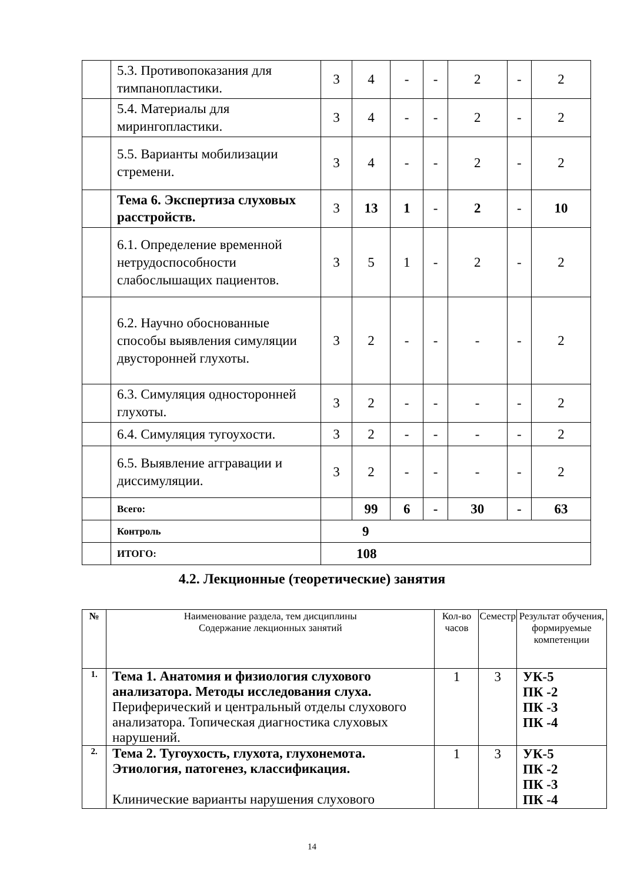| | 5.3. Противопоказания для тимпанопластики. | 3 | 4 | - | - | 2 | - | 2 |
| | 5.4. Материалы для мирингопластики. | 3 | 4 | - | - | 2 | - | 2 |
| | 5.5. Варианты мобилизации стремени. | 3 | 4 | - | - | 2 | - | 2 |
| | Тема 6. Экспертиза слуховых расстройств. | 3 | 13 | 1 | - | 2 | - | 10 |
| | 6.1. Определение временной нетрудоспособности слабослышащих пациентов. | 3 | 5 | 1 | - | 2 | - | 2 |
| | 6.2. Научно обоснованные способы выявления симуляции двусторонней глухоты. | 3 | 2 | - | - | - | - | 2 |
| | 6.3. Симуляция односторонней глухоты. | 3 | 2 | - | - | - | - | 2 |
| | 6.4. Симуляция тугоухости. | 3 | 2 | - | - | - | - | 2 |
| | 6.5. Выявление аггравации и диссимуляции. | 3 | 2 | - | - | - | - | 2 |
| | Всего: | | 99 | 6 | - | 30 | - | 63 |
| | Контроль | 9 | | | | | | |
| | ИТОГО: | 108 | | | | | | |
4.2. Лекционные (теоретические) занятия
| № | Наименование раздела, тем дисциплины Содержание лекционных занятий | Кол-во часов | Семестр | Результат обучения, формируемые компетенции |
| --- | --- | --- | --- | --- |
| 1. | Тема 1. Анатомия и физиология слухового анализатора. Методы исследования слуха. Периферический и центральный отделы слухового анализатора. Топическая диагностика слуховых нарушений. | 1 | 3 | УК-5 ПК -2 ПК -3 ПК -4 |
| 2. | Тема 2. Тугоухость, глухота, глухонемота. Этиология, патогенез, классификация. Клинические варианты нарушения слухового | 1 | 3 | УК-5 ПК -2 ПК -3 ПК -4 |
14